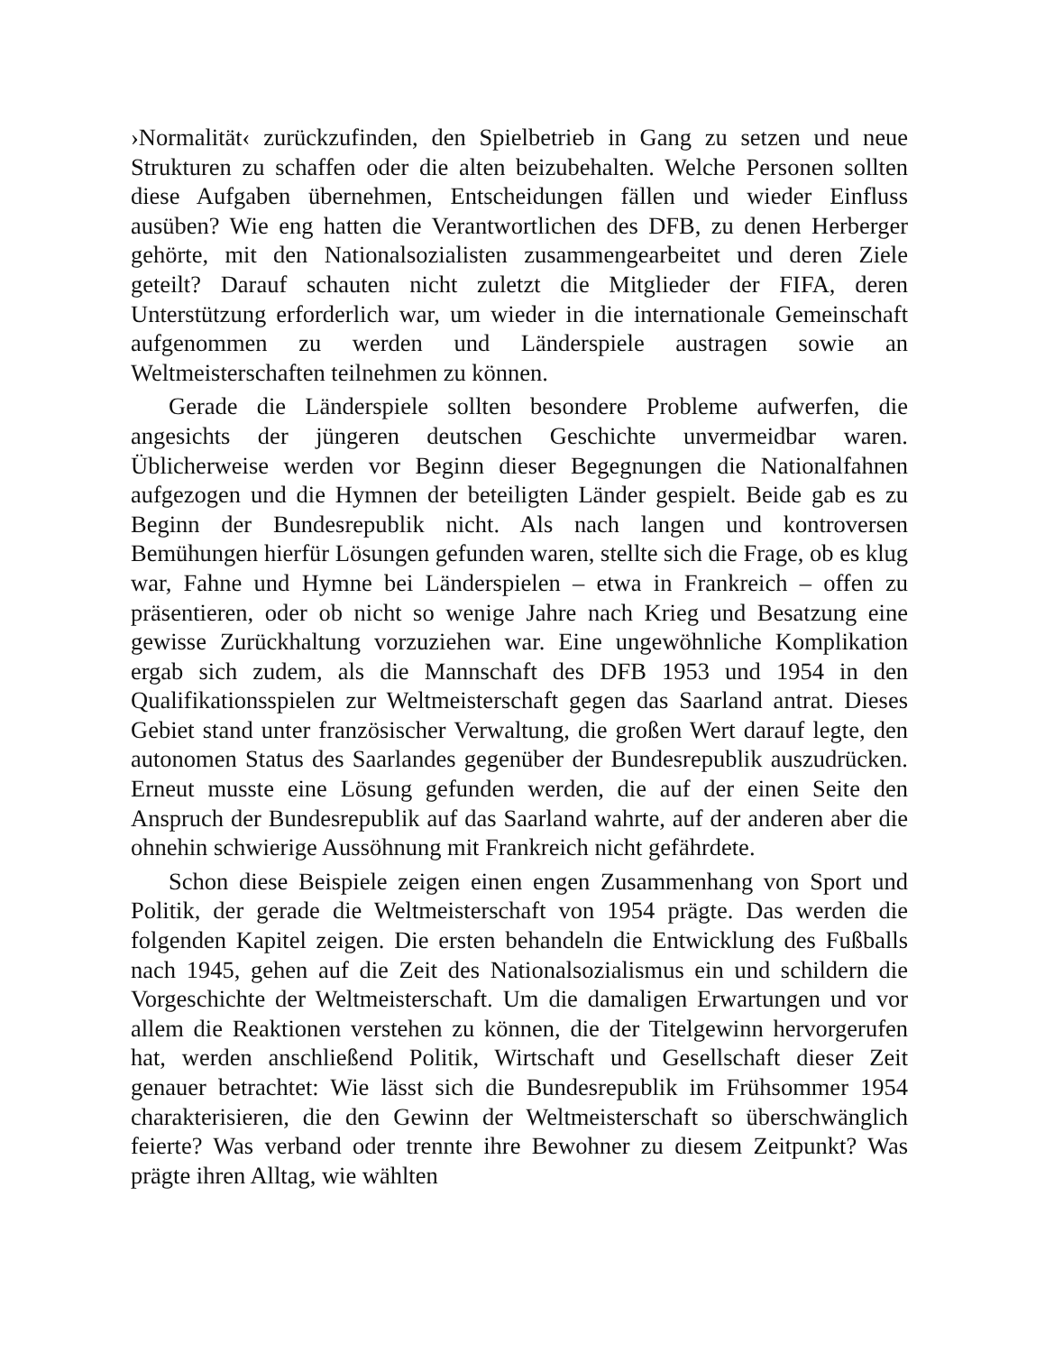›Normalität‹ zurückzufinden, den Spielbetrieb in Gang zu setzen und neue Strukturen zu schaffen oder die alten beizubehalten. Welche Personen sollten diese Aufgaben übernehmen, Entscheidungen fällen und wieder Einfluss ausüben? Wie eng hatten die Verantwortlichen des DFB, zu denen Herberger gehörte, mit den Nationalsozialisten zusammengearbeitet und deren Ziele geteilt? Darauf schauten nicht zuletzt die Mitglieder der FIFA, deren Unterstützung erforderlich war, um wieder in die internationale Gemeinschaft aufgenommen zu werden und Länderspiele austragen sowie an Weltmeisterschaften teilnehmen zu können.
Gerade die Länderspiele sollten besondere Probleme aufwerfen, die angesichts der jüngeren deutschen Geschichte unvermeidbar waren. Üblicherweise werden vor Beginn dieser Begegnungen die Nationalfahnen aufgezogen und die Hymnen der beteiligten Länder gespielt. Beide gab es zu Beginn der Bundesrepublik nicht. Als nach langen und kontroversen Bemühungen hierfür Lösungen gefunden waren, stellte sich die Frage, ob es klug war, Fahne und Hymne bei Länderspielen – etwa in Frankreich – offen zu präsentieren, oder ob nicht so wenige Jahre nach Krieg und Besatzung eine gewisse Zurückhaltung vorzuziehen war. Eine ungewöhnliche Komplikation ergab sich zudem, als die Mannschaft des DFB 1953 und 1954 in den Qualifikationsspielen zur Weltmeisterschaft gegen das Saarland antrat. Dieses Gebiet stand unter französischer Verwaltung, die großen Wert darauf legte, den autonomen Status des Saarlandes gegenüber der Bundesrepublik auszudrücken. Erneut musste eine Lösung gefunden werden, die auf der einen Seite den Anspruch der Bundesrepublik auf das Saarland wahrte, auf der anderen aber die ohnehin schwierige Aussöhnung mit Frankreich nicht gefährdete.
Schon diese Beispiele zeigen einen engen Zusammenhang von Sport und Politik, der gerade die Weltmeisterschaft von 1954 prägte. Das werden die folgenden Kapitel zeigen. Die ersten behandeln die Entwicklung des Fußballs nach 1945, gehen auf die Zeit des Nationalsozialismus ein und schildern die Vorgeschichte der Weltmeisterschaft. Um die damaligen Erwartungen und vor allem die Reaktionen verstehen zu können, die der Titelgewinn hervorgerufen hat, werden anschließend Politik, Wirtschaft und Gesellschaft dieser Zeit genauer betrachtet: Wie lässt sich die Bundesrepublik im Frühsommer 1954 charakterisieren, die den Gewinn der Weltmeisterschaft so überschwänglich feierte? Was verband oder trennte ihre Bewohner zu diesem Zeitpunkt? Was prägte ihren Alltag, wie wählten